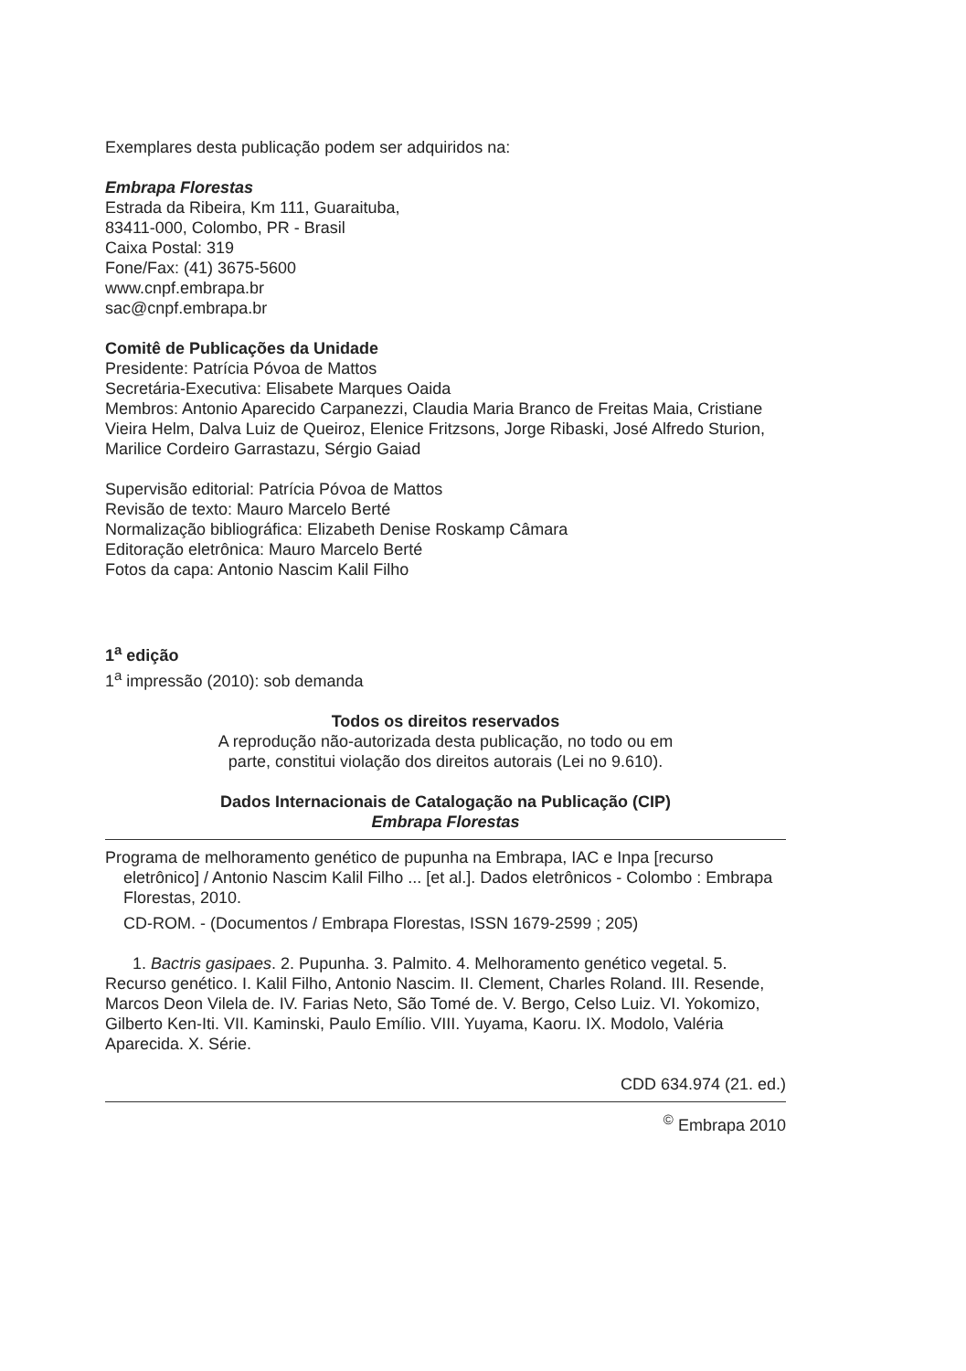Exemplares desta publicação podem ser adquiridos na:
Embrapa Florestas
Estrada da Ribeira, Km 111, Guaraituba,
83411-000, Colombo, PR - Brasil
Caixa Postal: 319
Fone/Fax: (41) 3675-5600
www.cnpf.embrapa.br
sac@cnpf.embrapa.br
Comitê de Publicações da Unidade
Presidente: Patrícia Póvoa de Mattos
Secretária-Executiva: Elisabete Marques Oaida
Membros: Antonio Aparecido Carpanezzi, Claudia Maria Branco de Freitas Maia, Cristiane Vieira Helm, Dalva Luiz de Queiroz, Elenice Fritzsons, Jorge Ribaski, José Alfredo Sturion, Marilice Cordeiro Garrastazu, Sérgio Gaiad
Supervisão editorial: Patrícia Póvoa de Mattos
Revisão de texto: Mauro Marcelo Berté
Normalização bibliográfica: Elizabeth Denise Roskamp Câmara
Editoração eletrônica: Mauro Marcelo Berté
Fotos da capa: Antonio Nascim Kalil Filho
1<sup>a</sup> edição
1<sup>a</sup> impressão (2010): sob demanda
Todos os direitos reservados
A reprodução não-autorizada desta publicação, no todo ou em
parte, constitui violação dos direitos autorais (Lei no 9.610).
Dados Internacionais de Catalogação na Publicação (CIP)
Embrapa Florestas
Programa de melhoramento genético de pupunha na Embrapa, IAC e Inpa [recurso eletrônico] / Antonio Nascim Kalil Filho ... [et al.]. Dados eletrônicos - Colombo : Embrapa Florestas, 2010.
CD-ROM. - (Documentos / Embrapa Florestas, ISSN 1679-2599 ; 205)
1. Bactris gasipaes. 2. Pupunha. 3. Palmito. 4. Melhoramento genético vegetal. 5. Recurso genético. I. Kalil Filho, Antonio Nascim. II. Clement, Charles Roland. III. Resende, Marcos Deon Vilela de. IV. Farias Neto, São Tomé de. V. Bergo, Celso Luiz. VI. Yokomizo, Gilberto Ken-Iti. VII. Kaminski, Paulo Emílio. VIII. Yuyama, Kaoru. IX. Modolo, Valéria Aparecida. X. Série.
CDD 634.974 (21. ed.)
<sup>©</sup> Embrapa 2010